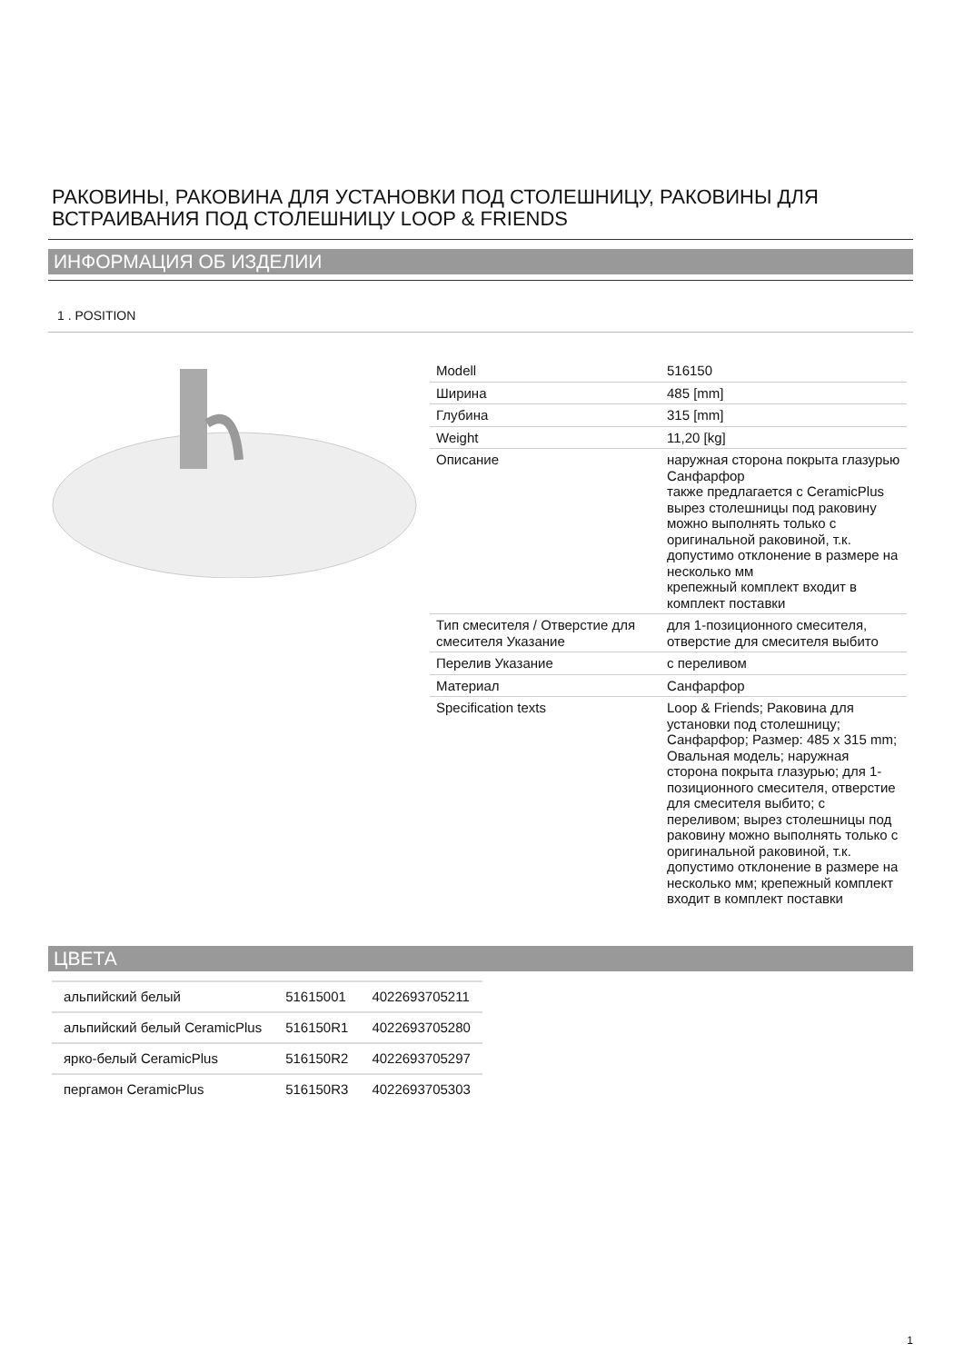РАКОВИНЫ, РАКОВИНА ДЛЯ УСТАНОВКИ ПОД СТОЛЕШНИЦУ, РАКОВИНЫ ДЛЯ ВСТРАИВАНИЯ ПОД СТОЛЕШНИЦУ LOOP & FRIENDS
ИНФОРМАЦИЯ ОБ ИЗДЕЛИИ
1 . POSITION
| Modell | 516150 |
| Ширина | 485 [mm] |
| Глубина | 315 [mm] |
| Weight | 11,20 [kg] |
| Описание | наружная сторона покрыта глазурью Санфарфор также предлагается с CeramicPlus вырез столешницы под раковину можно выполнять только с оригинальной раковиной, т.к. допустимо отклонение в размере на несколько мм крепежный комплект входит в комплект поставки |
| Тип смесителя / Отверстие для смесителя Указание | для 1-позиционного смесителя, отверстие для смесителя выбито |
| Перелив Указание | с переливом |
| Материал | Санфарфор |
| Specification texts | Loop & Friends; Раковина для установки под столешницу; Санфарфор; Размер: 485 x 315 mm; Овальная модель; наружная сторона покрыта глазурью; для 1-позиционного смесителя, отверстие для смесителя выбито; с переливом; вырез столешницы под раковину можно выполнять только с оригинальной раковиной, т.к. допустимо отклонение в размере на несколько мм; крепежный комплект входит в комплект поставки |
ЦВЕТА
| альпийский белый | 51615001 | 4022693705211 |
| альпийский белый CeramicPlus | 516150R1 | 4022693705280 |
| ярко-белый CeramicPlus | 516150R2 | 4022693705297 |
| пергамон CeramicPlus | 516150R3 | 4022693705303 |
1